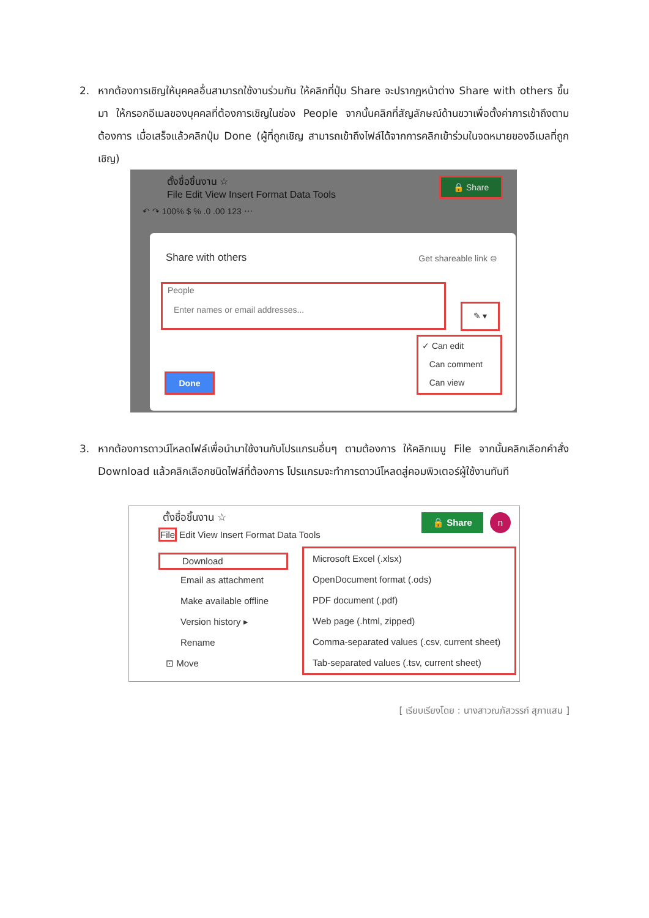2. หากต้องการเชิญให้บุคคลอื่นสามารถใช้งานร่วมกัน ให้คลิกที่ปุ่ม Share จะปรากฏหน้าต่าง Share with others ขึ้นมา ให้กรอกอีเมลของบุคคลที่ต้องการเชิญในช่อง People จากนั้นคลิกที่สัญลักษณ์ด้านขวาเพื่อตั้งค่าการเข้าถึงตามต้องการ เมื่อเสร็จแล้วคลิกปุ่ม Done (ผู้ที่ถูกเชิญ สามารถเข้าถึงไฟล์ได้จากการคลิกเข้าร่วมในจดหมายของอีเมลที่ถูกเชิญ)
ตั้งชื่อชิ้นงาน ☆
File Edit View Insert Format Data Tools
🔒 Share
↶ ↷ 100% $ % .0 .00 123 ⋯
Share with others Get shareable link ⊜
People
Enter names or email addresses...
✎ ▾
✓ Can edit
Can comment
Can view
Done
3. หากต้องการดาวน์โหลดไฟล์เพื่อนำมาใช้งานกับโปรแกรมอื่นๆ ตามต้องการ ให้คลิกเมนู File จากนั้นคลิกเลือกคำสั่ง Download แล้วคลิกเลือกชนิดไฟล์ที่ต้องการ โปรแกรมจะทำการดาวน์โหลดสู่คอมพิวเตอร์ผู้ใช้งานทันที
ตั้งชื่อชิ้นงาน ☆
File Edit View Insert Format Data Tools
🔒 Share n
Download
Email as attachment
Make available offline
Version history ▸
Rename
⊡ Move
Microsoft Excel (.xlsx)
OpenDocument format (.ods)
PDF document (.pdf)
Web page (.html, zipped)
Comma-separated values (.csv, current sheet)
Tab-separated values (.tsv, current sheet)
[ เรียบเรียงโดย : นางสาวณภัสวรรก์ สุภาแสน ]